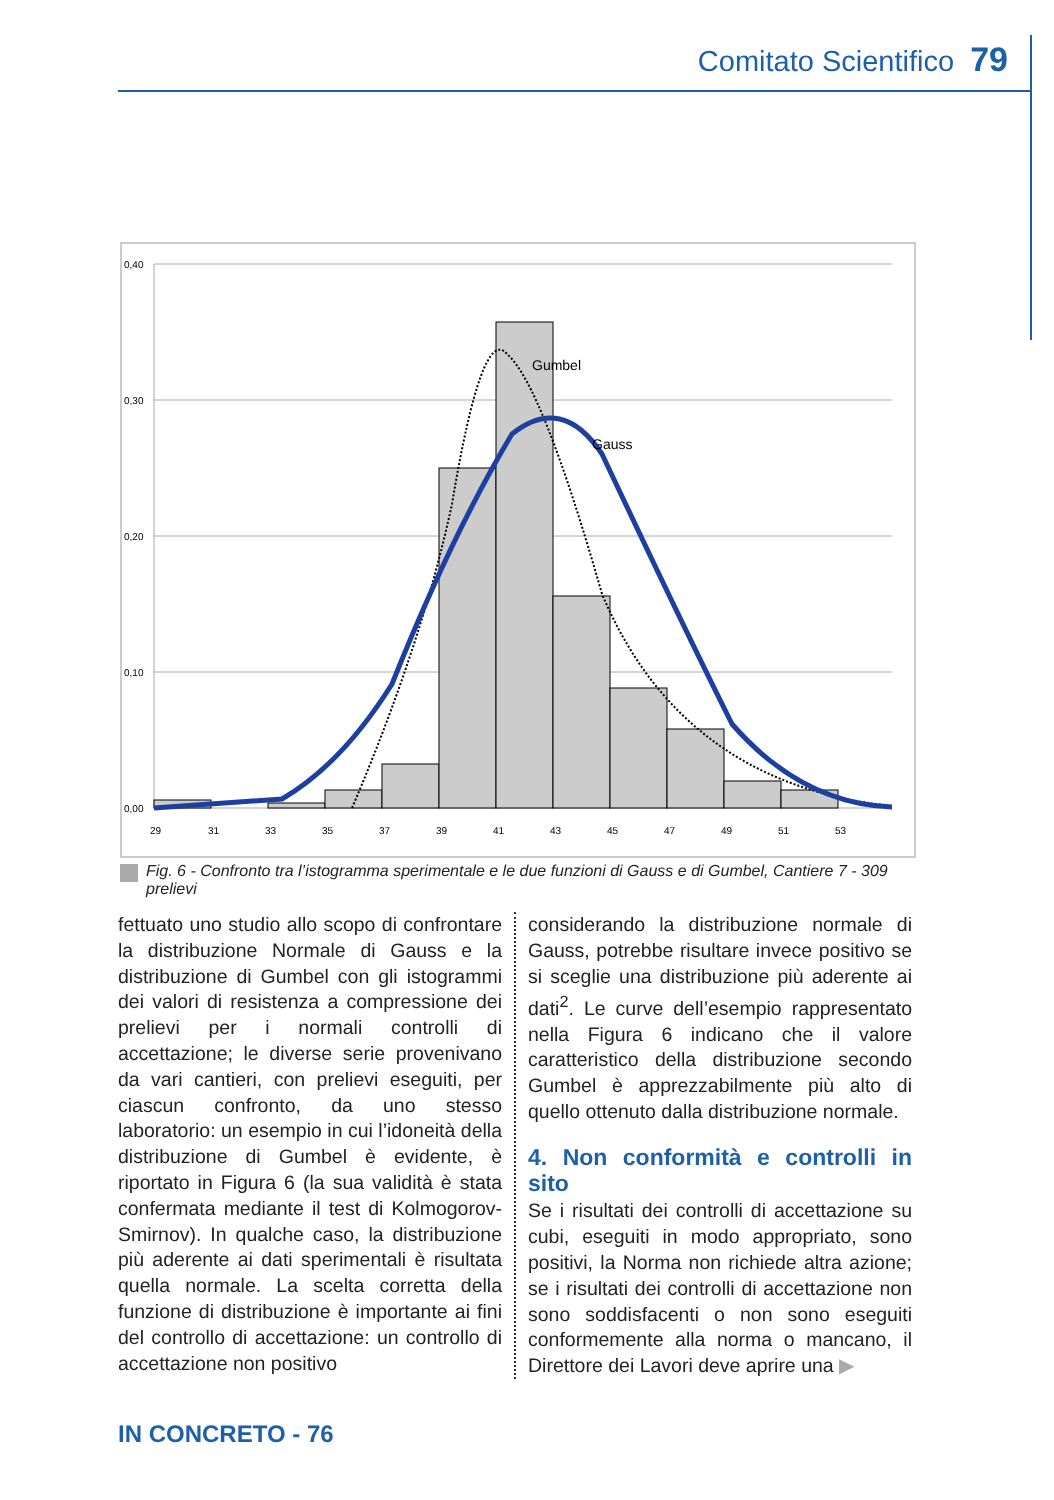Comitato Scientifico 79
0,40
0,30
0,20
0,10
0,00
Gumbel
Gauss
29
31
33
35
37
39
41
43
45
47
49
51
53
Fig. 6 - Confronto tra l’istogramma sperimentale e le due funzioni di Gauss e di Gumbel, Cantiere 7 - 309 prelievi
fettuato uno studio allo scopo di confrontare la distribuzione Normale di Gauss e la distribuzione di Gumbel con gli istogrammi dei valori di resistenza a compressione dei prelievi per i normali controlli di accettazione; le diverse serie provenivano da vari cantieri, con prelievi eseguiti, per ciascun confronto, da uno stesso laboratorio: un esempio in cui l’idoneità della distribuzione di Gumbel è evidente, è riportato in Figura 6 (la sua validità è stata confermata mediante il test di Kolmogorov-Smirnov). In qualche caso, la distribuzione più aderente ai dati sperimentali è risultata quella normale. La scelta corretta della funzione di distribuzione è importante ai fini del controllo di accettazione: un controllo di accettazione non positivo
considerando la distribuzione normale di Gauss, potrebbe risultare invece positivo se si sceglie una distribuzione più aderente ai dati<sup>2</sup>. Le curve dell’esempio rappresentato nella Figura 6 indicano che il valore caratteristico della distribuzione secondo Gumbel è apprezzabilmente più alto di quello ottenuto dalla distribuzione normale.
4. Non conformità e controlli in sito
Se i risultati dei controlli di accettazione su cubi, eseguiti in modo appropriato, sono positivi, la Norma non richiede altra azione; se i risultati dei controlli di accettazione non sono soddisfacenti o non sono eseguiti conformemente alla norma o mancano, il Direttore dei Lavori deve aprire una ▶
IN CONCRETO - 76